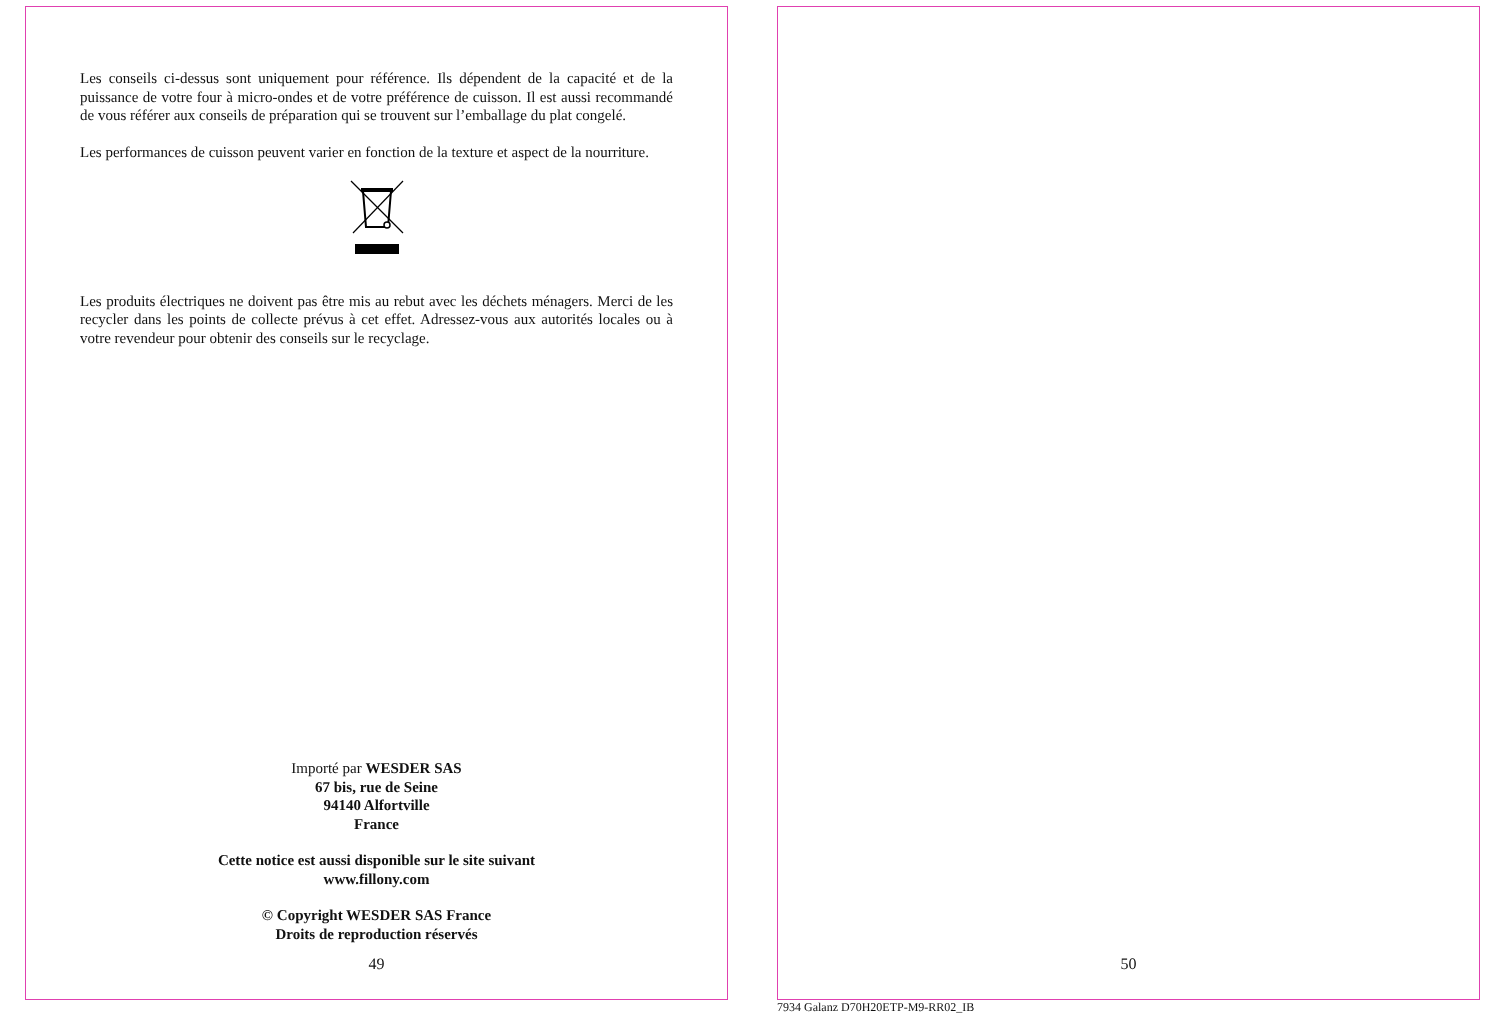Les conseils ci-dessus sont uniquement pour référence. Ils dépendent de la capacité et de la puissance de votre four à micro-ondes et de votre préférence de cuisson. Il est aussi recommandé de vous référer aux conseils de préparation qui se trouvent sur l’emballage du plat congelé.
Les performances de cuisson peuvent varier en fonction de la texture et aspect de la nourriture.
Les produits électriques ne doivent pas être mis au rebut avec les déchets ménagers. Merci de les recycler dans les points de collecte prévus à cet effet. Adressez-vous aux autorités locales ou à votre revendeur pour obtenir des conseils sur le recyclage.
Importé par WESDER SAS
67 bis, rue de Seine
94140 Alfortville
France
Cette notice est aussi disponible sur le site suivant
www.fillony.com
© Copyright WESDER SAS France
Droits de reproduction réservés
49
50
7934 Galanz D70H20ETP-M9-RR02_IB